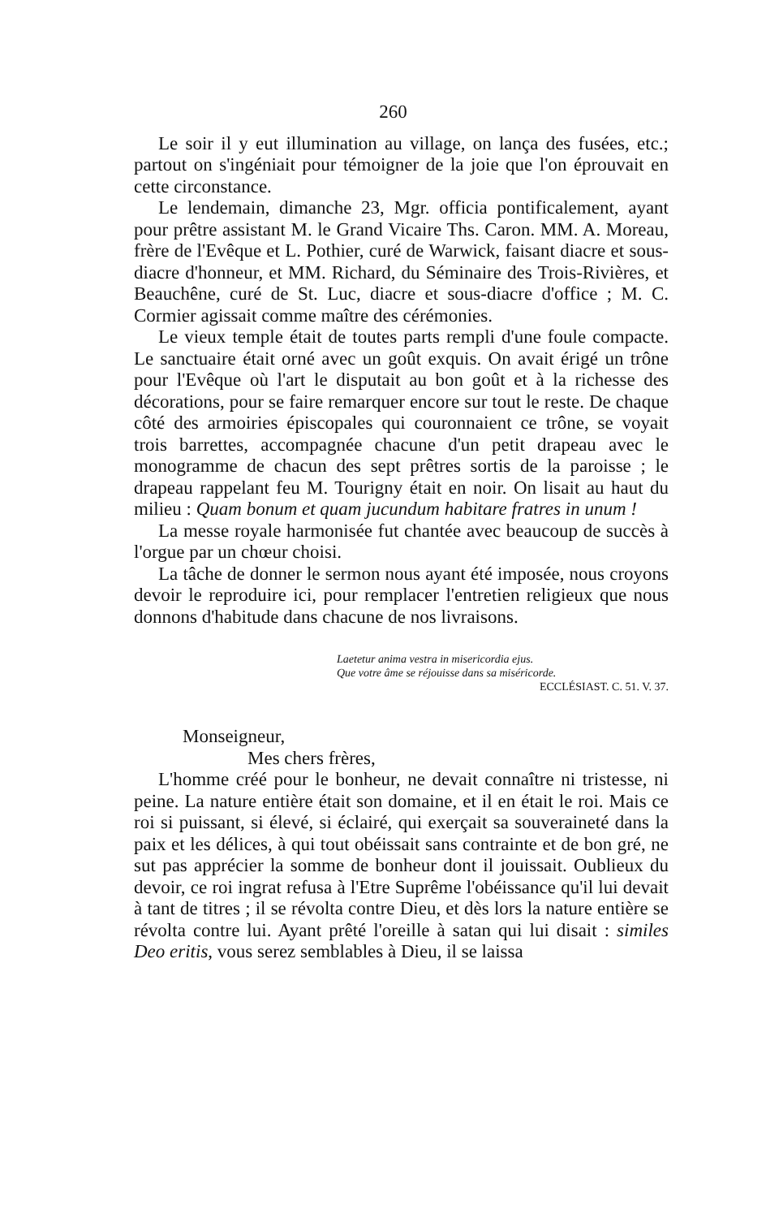260
Le soir il y eut illumination au village, on lança des fusées, etc.; partout on s'ingéniait pour témoigner de la joie que l'on éprouvait en cette circonstance.
Le lendemain, dimanche 23, Mgr. officia pontificalement, ayant pour prêtre assistant M. le Grand Vicaire Ths. Caron. MM. A. Moreau, frère de l'Evêque et L. Pothier, curé de Warwick, faisant diacre et sous-diacre d'honneur, et MM. Richard, du Séminaire des Trois-Rivières, et Beauchêne, curé de St. Luc, diacre et sous-diacre d'office ; M. C. Cormier agissait comme maître des cérémonies.
Le vieux temple était de toutes parts rempli d'une foule compacte. Le sanctuaire était orné avec un goût exquis. On avait érigé un trône pour l'Evêque où l'art le disputait au bon goût et à la richesse des décorations, pour se faire remarquer encore sur tout le reste. De chaque côté des armoiries épiscopales qui couronnaient ce trône, se voyait trois barrettes, accompagnée chacune d'un petit drapeau avec le monogramme de chacun des sept prêtres sortis de la paroisse ; le drapeau rappelant feu M. Tourigny était en noir. On lisait au haut du milieu : Quam bonum et quam jucundum habitare fratres in unum !
La messe royale harmonisée fut chantée avec beaucoup de succès à l'orgue par un chœur choisi.
La tâche de donner le sermon nous ayant été imposée, nous croyons devoir le reproduire ici, pour remplacer l'entretien religieux que nous donnons d'habitude dans chacune de nos livraisons.
Laetetur anima vestra in misericordia ejus.
Que votre âme se réjouisse dans sa miséricorde.
ECCLÉSIAST. C. 51. V. 37.
Monseigneur,
Mes chers frères,
L'homme créé pour le bonheur, ne devait connaître ni tristesse, ni peine. La nature entière était son domaine, et il en était le roi. Mais ce roi si puissant, si élevé, si éclairé, qui exerçait sa souveraineté dans la paix et les délices, à qui tout obéissait sans contrainte et de bon gré, ne sut pas apprécier la somme de bonheur dont il jouissait. Oublieux du devoir, ce roi ingrat refusa à l'Etre Suprême l'obéissance qu'il lui devait à tant de titres ; il se révolta contre Dieu, et dès lors la nature entière se révolta contre lui. Ayant prêté l'oreille à satan qui lui disait : similes Deo eritis, vous serez semblables à Dieu, il se laissa